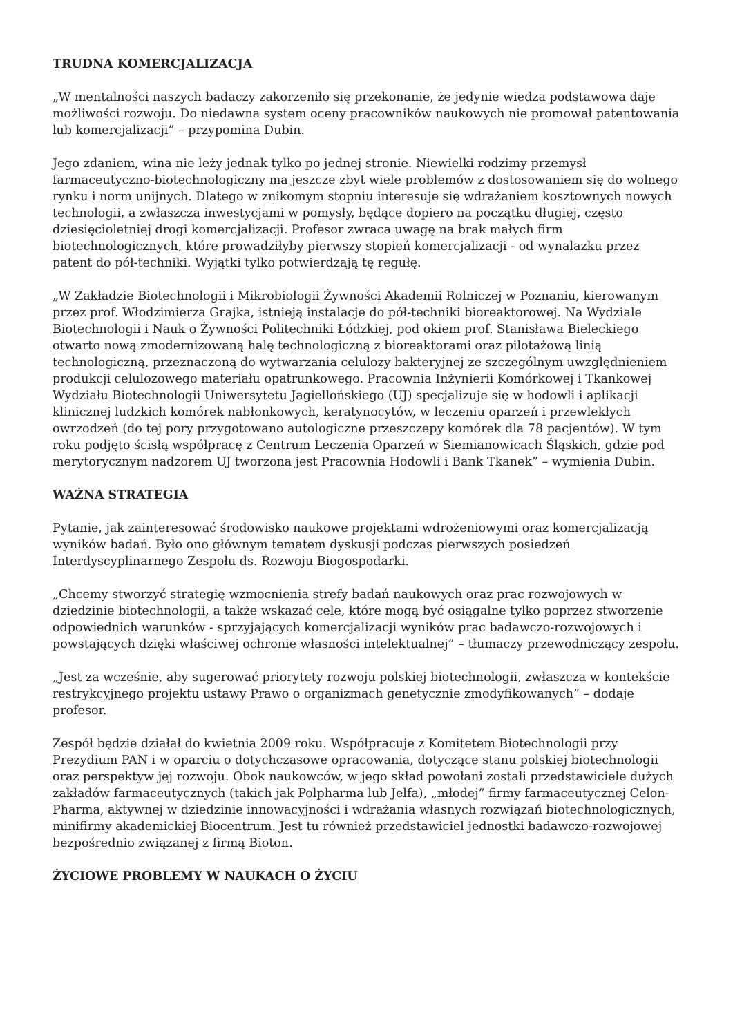TRUDNA KOMERCJALIZACJA
„W mentalności naszych badaczy zakorzeniło się przekonanie, że jedynie wiedza podstawowa daje możliwości rozwoju. Do niedawna system oceny pracowników naukowych nie promował patentowania lub komercjalizacji” – przypomina Dubin.
Jego zdaniem, wina nie leży jednak tylko po jednej stronie. Niewielki rodzimy przemysł farmaceutyczno-biotechnologiczny ma jeszcze zbyt wiele problemów z dostosowaniem się do wolnego rynku i norm unijnych. Dlatego w znikomym stopniu interesuje się wdrażaniem kosztownych nowych technologii, a zwłaszcza inwestycjami w pomysły, będące dopiero na początku długiej, często dziesięcioletniej drogi komercjalizacji. Profesor zwraca uwagę na brak małych firm biotechnologicznych, które prowadziłyby pierwszy stopień komercjalizacji - od wynalazku przez patent do pół-techniki. Wyjątki tylko potwierdzają tę regułę.
„W Zakładzie Biotechnologii i Mikrobiologii Żywności Akademii Rolniczej w Poznaniu, kierowanym przez prof. Włodzimierza Grajka, istnieją instalacje do pół-techniki bioreaktorowej. Na Wydziale Biotechnologii i Nauk o Żywności Politechniki Łódzkiej, pod okiem prof. Stanisława Bieleckiego otwarto nową zmodernizowaną halę technologiczną z bioreaktorami oraz pilotażową linią technologiczną, przeznaczoną do wytwarzania celulozy bakteryjnej ze szczególnym uwzględnieniem produkcji celulozowego materiału opatrunkowego. Pracownia Inżynierii Komórkowej i Tkankowej Wydziału Biotechnologii Uniwersytetu Jagiellońskiego (UJ) specjalizuje się w hodowli i aplikacji klinicznej ludzkich komórek nabłonkowych, keratynocytów, w leczeniu oparzeń i przewlekłych owrzodzeń (do tej pory przygotowano autologiczne przeszczepy komórek dla 78 pacjentów). W tym roku podjęto ścisłą współpracę z Centrum Leczenia Oparzeń w Siemianowicach Śląskich, gdzie pod merytorycznym nadzorem UJ tworzona jest Pracownia Hodowli i Bank Tkanek” – wymienia Dubin.
WAŻNA STRATEGIA
Pytanie, jak zainteresować środowisko naukowe projektami wdrożeniowymi oraz komercjalizacją wyników badań. Było ono głównym tematem dyskusji podczas pierwszych posiedzeń Interdyscyplinarnego Zespołu ds. Rozwoju Biogospodarki.
„Chcemy stworzyć strategię wzmocnienia strefy badań naukowych oraz prac rozwojowych w dziedzinie biotechnologii, a także wskazać cele, które mogą być osiągalne tylko poprzez stworzenie odpowiednich warunków - sprzyjających komercjalizacji wyników prac badawczo-rozwojowych i powstających dzięki właściwej ochronie własności intelektualnej” – tłumaczy przewodniczący zespołu.
„Jest za wcześnie, aby sugerować priorytety rozwoju polskiej biotechnologii, zwłaszcza w kontekście restrykcyjnego projektu ustawy Prawo o organizmach genetycznie zmodyfikowanych” – dodaje profesor.
Zespół będzie działał do kwietnia 2009 roku. Współpracuje z Komitetem Biotechnologii przy Prezydium PAN i w oparciu o dotychczasowe opracowania, dotyczące stanu polskiej biotechnologii oraz perspektyw jej rozwoju. Obok naukowców, w jego skład powołani zostali przedstawiciele dużych zakładów farmaceutycznych (takich jak Polpharma lub Jelfa), „młodej” firmy farmaceutycznej Celon-Pharma, aktywnej w dziedzinie innowacyjności i wdrażania własnych rozwiązań biotechnologicznych, minifirmy akademickiej Biocentrum. Jest tu również przedstawiciel jednostki badawczo-rozwojowej bezpośrednio związanej z firmą Bioton.
ŻYCIOWE PROBLEMY W NAUKACH O ŻYCIU